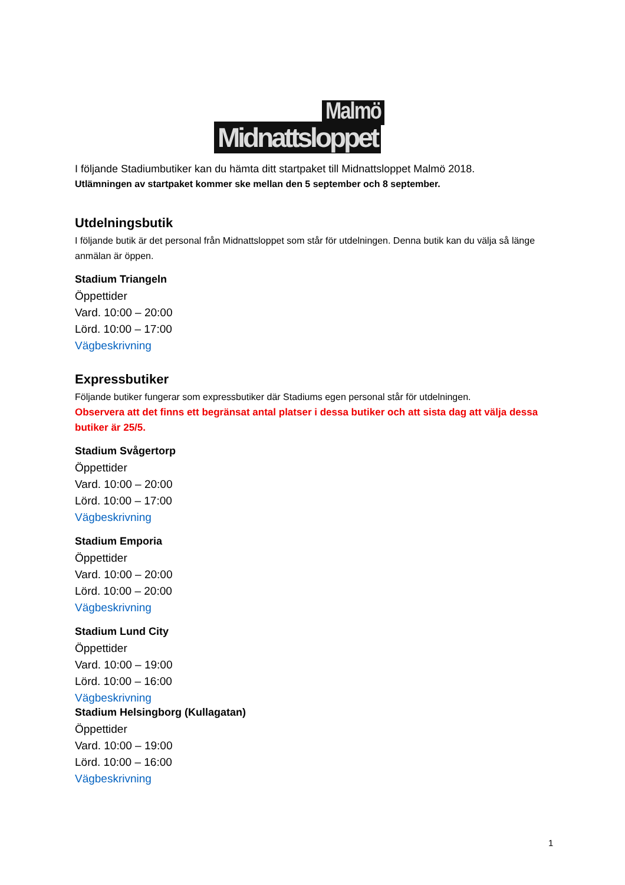Malmö
Midnattsloppet
I följande Stadiumbutiker kan du hämta ditt startpaket till Midnattsloppet Malmö 2018.
Utlämningen av startpaket kommer ske mellan den 5 september och 8 september.
Utdelningsbutik
I följande butik är det personal från Midnattsloppet som står för utdelningen. Denna butik kan du välja så länge anmälan är öppen.
Stadium Triangeln
Öppettider
Vard. 10:00 – 20:00
Lörd. 10:00 – 17:00
Vägbeskrivning
Expressbutiker
Följande butiker fungerar som expressbutiker där Stadiums egen personal står för utdelningen.
Observera att det finns ett begränsat antal platser i dessa butiker och att sista dag att välja dessa butiker är 25/5.
Stadium Svågertorp
Öppettider
Vard. 10:00 – 20:00
Lörd. 10:00 – 17:00
Vägbeskrivning
Stadium Emporia
Öppettider
Vard. 10:00 – 20:00
Lörd. 10:00 – 20:00
Vägbeskrivning
Stadium Lund City
Öppettider
Vard. 10:00 – 19:00
Lörd. 10:00 – 16:00
Vägbeskrivning
Stadium Helsingborg (Kullagatan)
Öppettider
Vard. 10:00 – 19:00
Lörd. 10:00 – 16:00
Vägbeskrivning
1